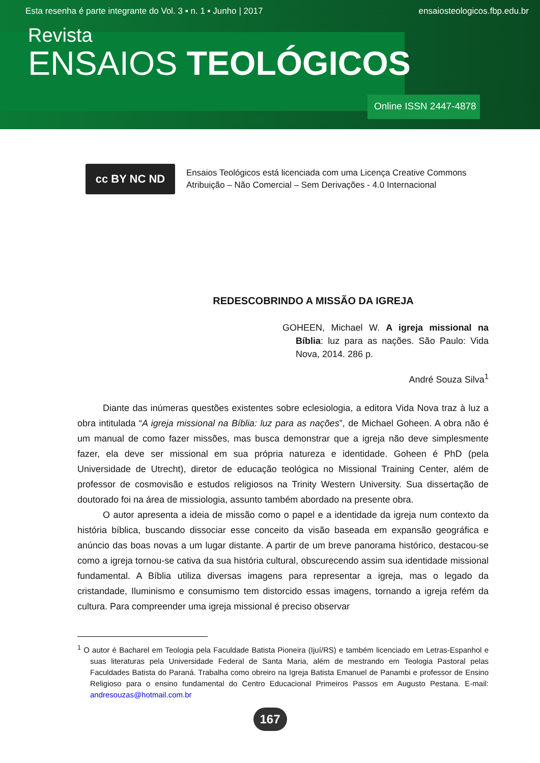Esta resenha é parte integrante do Vol. 3 ▪ n. 1 ▪ Junho | 2017 ensaiosteologicos.fbp.edu.br
Revista
ENSAIOS TEOLÓGICOS
Online ISSN 2447-4878
cc BY NC ND
Ensaios Teológicos está licenciada com uma Licença Creative Commons
Atribuição – Não Comercial – Sem Derivações - 4.0 Internacional
REDESCOBRINDO A MISSÃO DA IGREJA
GOHEEN, Michael W. A igreja missional na Bíblia: luz para as nações. São Paulo: Vida Nova, 2014. 286 p.
André Souza Silva<sup>1</sup>
Diante das inúmeras questões existentes sobre eclesiologia, a editora Vida Nova traz à luz a obra intitulada “A igreja missional na Bíblia: luz para as nações”, de Michael Goheen. A obra não é um manual de como fazer missões, mas busca demonstrar que a igreja não deve simplesmente fazer, ela deve ser missional em sua própria natureza e identidade. Goheen é PhD (pela Universidade de Utrecht), diretor de educação teológica no Missional Training Center, além de professor de cosmovisão e estudos religiosos na Trinity Western University. Sua dissertação de doutorado foi na área de missiologia, assunto também abordado na presente obra.
O autor apresenta a ideia de missão como o papel e a identidade da igreja num contexto da história bíblica, buscando dissociar esse conceito da visão baseada em expansão geográfica e anúncio das boas novas a um lugar distante. A partir de um breve panorama histórico, destacou-se como a igreja tornou-se cativa da sua história cultural, obscurecendo assim sua identidade missional fundamental. A Bíblia utiliza diversas imagens para representar a igreja, mas o legado da cristandade, Iluminismo e consumismo tem distorcido essas imagens, tornando a igreja refém da cultura. Para compreender uma igreja missional é preciso observar
<sup>1</sup> O autor é Bacharel em Teologia pela Faculdade Batista Pioneira (Ijuí/RS) e também licenciado em Letras-Espanhol e suas literaturas pela Universidade Federal de Santa Maria, além de mestrando em Teologia Pastoral pelas Faculdades Batista do Paraná. Trabalha como obreiro na Igreja Batista Emanuel de Panambi e professor de Ensino Religioso para o ensino fundamental do Centro Educacional Primeiros Passos em Augusto Pestana. E-mail: andresouzas@hotmail.com.br
167